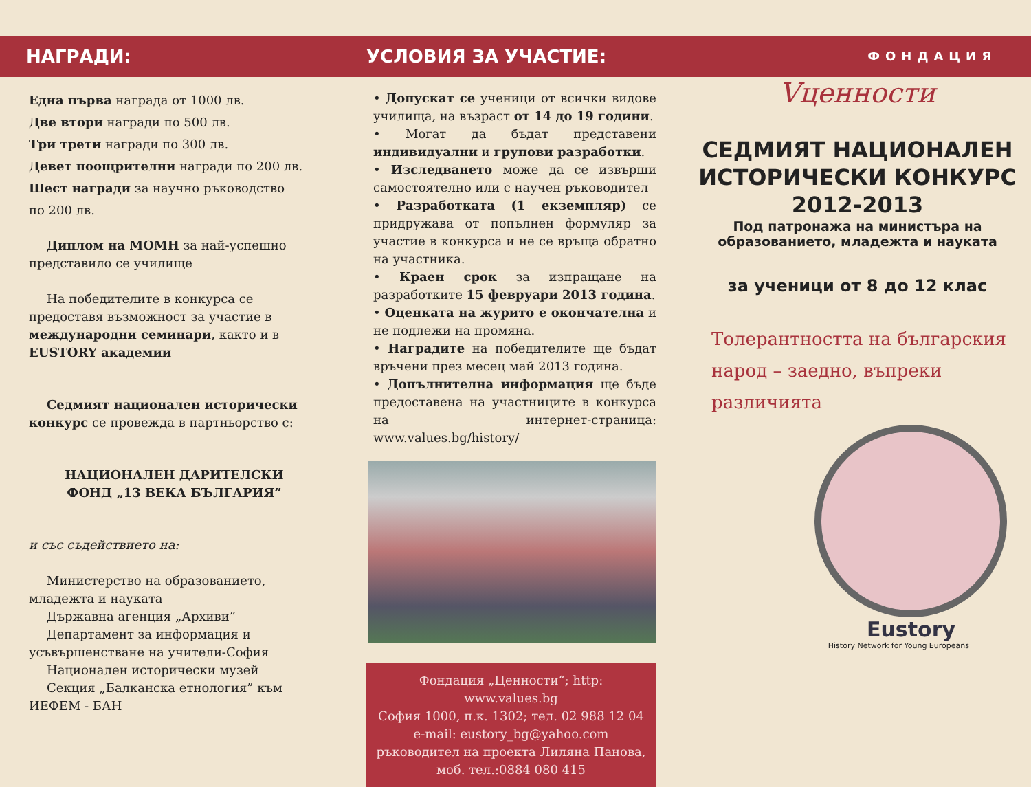НАГРАДИ:
Една първа награда от 1000 лв.
Две втори награди по 500 лв.
Три трети награди по 300 лв.
Девет поощрителни награди по 200 лв.
Шест награди за научно ръководство
по 200 лв.
Диплом на МОМН за най-успешно представило се училище
На победителите в конкурса се предоставя възможност за участие в международни семинари, както и в EUSTORY академии
Седмият национален исторически конкурс се провежда в партньорство с:
НАЦИОНАЛЕН ДАРИТЕЛСКИ
ФОНД „13 ВЕКА БЪЛГАРИЯ”
и със съдействието на:
Министерство на образованието, младежта и науката
Държавна агенция „Архиви”
Департамент за информация и усъвършенстване на учители-София
Национален исторически музей
Секция „Балканска етнология” към ИЕФЕМ - БАН
УСЛОВИЯ ЗА УЧАСТИЕ:
• Допускат се ученици от всички видове училища, на възраст от 14 до 19 години.
• Могат да бъдат представени индивидуални и групови разработки.
• Изследването може да се извърши самостоятелно или с научен ръководител
• Разработката (1 екземпляр) се придружава от попълнен формуляр за участие в конкурса и не се връща обратно на участника.
• Краен срок за изпращане на разработките 15 февруари 2013 година.
• Оценката на журито е окончателна и не подлежи на промяна.
• Наградите на победителите ще бъдат връчени през месец май 2013 година.
• Допълнителна информация ще бъде предоставена на участниците в конкурса на интернет-страница: www.values.bg/history/
Фондация „Ценности“; http: www.values.bg
София 1000, п.к. 1302; тел. 02 988 12 04
e-mail: eustory_bg@yahoo.com
ръководител на проекта Лиляна Панова,
моб. тел.:0884 080 415
ФОНДАЦИЯ
Vценности
СЕДМИЯТ НАЦИОНАЛЕН
ИСТОРИЧЕСКИ КОНКУРС
2012-2013
Под патронажа на министъра на
образованието, младежта и науката
за ученици от 8 до 12 клас
Толерантността на българския
народ – заедно, въпреки
различията
Eustory
History Network for Young Europeans